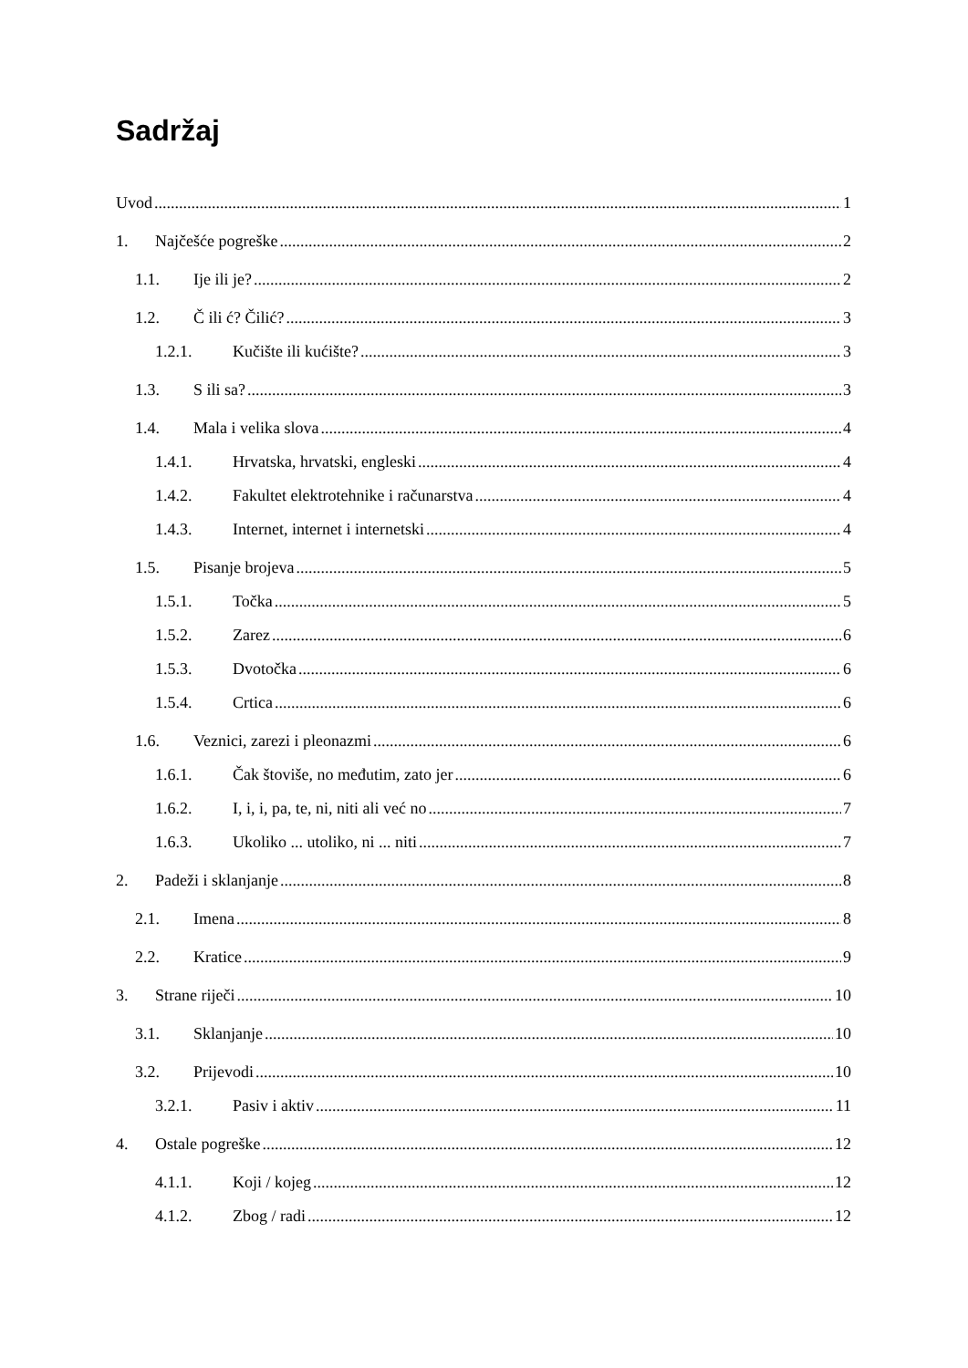Sadržaj
Uvod 1
1. Najčešće pogreške 2
1.1. Ije ili je? 2
1.2. Č ili ć? Čilić? 3
1.2.1. Kučište ili kućište? 3
1.3. S ili sa? 3
1.4. Mala i velika slova 4
1.4.1. Hrvatska, hrvatski, engleski 4
1.4.2. Fakultet elektrotehnike i računarstva 4
1.4.3. Internet, internet i internetski 4
1.5. Pisanje brojeva 5
1.5.1. Točka 5
1.5.2. Zarez 6
1.5.3. Dvotočka 6
1.5.4. Crtica 6
1.6. Veznici, zarezi i pleonazmi 6
1.6.1. Čak štoviše, no međutim, zato jer 6
1.6.2. I, i, i, pa, te, ni, niti ali već no 7
1.6.3. Ukoliko ... utoliko, ni ... niti 7
2. Padeži i sklanjanje 8
2.1. Imena 8
2.2. Kratice 9
3. Strane riječi 10
3.1. Sklanjanje 10
3.2. Prijevodi 10
3.2.1. Pasiv i aktiv 11
4. Ostale pogreške 12
4.1.1. Koji / kojeg 12
4.1.2. Zbog / radi 12